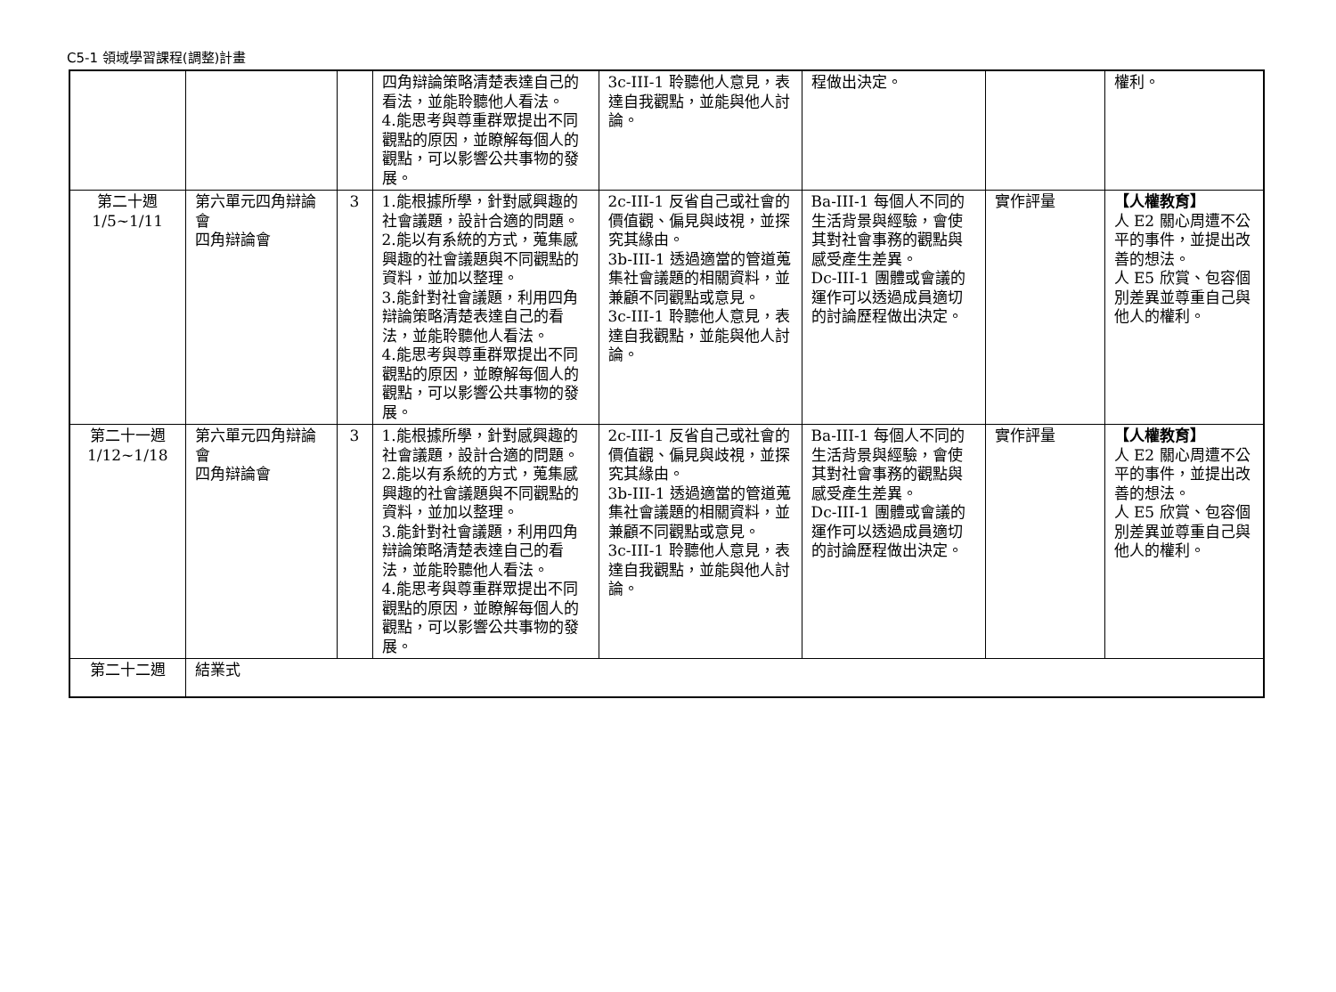C5-1 領域學習課程(調整)計畫
| | | | 四角辯論策略清楚表達自己的看法，並能聆聽他人看法。 4.能思考與尊重群眾提出不同觀點的原因，並瞭解每個人的觀點，可以影響公共事物的發展。 | 3c-III-1 聆聽他人意見，表達自我觀點，並能與他人討論。 | 程做出決定。 | | 權利。 |
| 第二十週 1/5~1/11 | 第六單元四角辯論會 四角辯論會 | 3 | 1.能根據所學，針對感興趣的社會議題，設計合適的問題。 2.能以有系統的方式，蒐集感興趣的社會議題與不同觀點的資料，並加以整理。 3.能針對社會議題，利用四角辯論策略清楚表達自己的看法，並能聆聽他人看法。 4.能思考與尊重群眾提出不同觀點的原因，並瞭解每個人的觀點，可以影響公共事物的發展。 | 2c-III-1 反省自己或社會的價值觀、偏見與歧視，並探究其緣由。 3b-III-1 透過適當的管道蒐集社會議題的相關資料，並兼顧不同觀點或意見。 3c-III-1 聆聽他人意見，表達自我觀點，並能與他人討論。 | Ba-III-1 每個人不同的生活背景與經驗，會使其對社會事務的觀點與感受產生差異。 Dc-III-1 團體或會議的運作可以透過成員適切的討論歷程做出決定。 | 實作評量 | 【人權教育】 人 E2 關心周遭不公平的事件，並提出改善的想法。 人 E5 欣賞、包容個別差異並尊重自己與他人的權利。 |
| 第二十一週 1/12~1/18 | 第六單元四角辯論會 四角辯論會 | 3 | 1.能根據所學，針對感興趣的社會議題，設計合適的問題。 2.能以有系統的方式，蒐集感興趣的社會議題與不同觀點的資料，並加以整理。 3.能針對社會議題，利用四角辯論策略清楚表達自己的看法，並能聆聽他人看法。 4.能思考與尊重群眾提出不同觀點的原因，並瞭解每個人的觀點，可以影響公共事物的發展。 | 2c-III-1 反省自己或社會的價值觀、偏見與歧視，並探究其緣由。 3b-III-1 透過適當的管道蒐集社會議題的相關資料，並兼顧不同觀點或意見。 3c-III-1 聆聽他人意見，表達自我觀點，並能與他人討論。 | Ba-III-1 每個人不同的生活背景與經驗，會使其對社會事務的觀點與感受產生差異。 Dc-III-1 團體或會議的運作可以透過成員適切的討論歷程做出決定。 | 實作評量 | 【人權教育】 人 E2 關心周遭不公平的事件，並提出改善的想法。 人 E5 欣賞、包容個別差異並尊重自己與他人的權利。 |
| 第二十二週 | 結業式 | | | | | | |